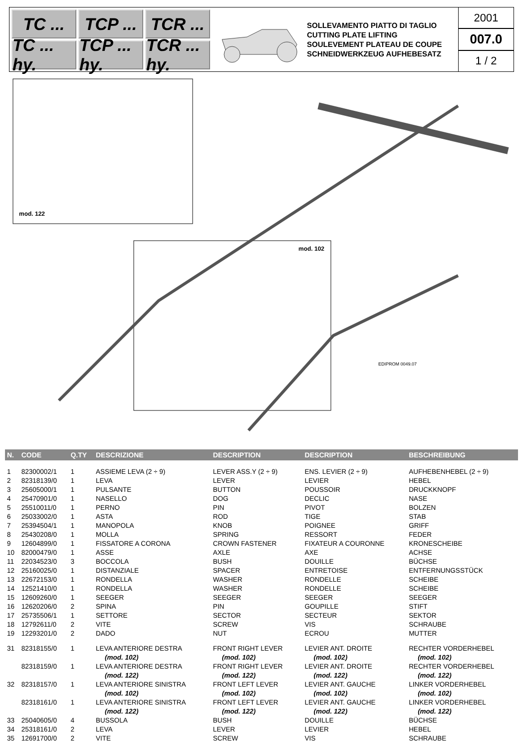TC ...
TCP ...
TCR ...
TC ... hy.
TCP ... hy.
TCR ... hy.
SOLLEVAMENTO PIATTO DI TAGLIO
CUTTING PLATE LIFTING
SOULEVEMENT PLATEAU DE COUPE
SCHNEIDWERKZEUG AUFHEBESATZ
2001
007.0
1 / 2
mod. 122
mod. 102
EDIPROM 0049.07
| N. | CODE | Q.TY | DESCRIZIONE | DESCRIPTION | DESCRIPTION | BESCHREIBUNG |
| --- | --- | --- | --- | --- | --- | --- |
| 1 | 82300002/1 | 1 | ASSIEME LEVA (2 ÷ 9) | LEVER ASS.Y (2 ÷ 9) | ENS. LEVIER (2 ÷ 9) | AUFHEBENHEBEL (2 ÷ 9) |
| 2 | 82318139/0 | 1 | LEVA | LEVER | LEVIER | HEBEL |
| 3 | 25605000/1 | 1 | PULSANTE | BUTTON | POUSSOIR | DRUCKKNOPF |
| 4 | 25470901/0 | 1 | NASELLO | DOG | DECLIC | NASE |
| 5 | 25510011/0 | 1 | PERNO | PIN | PIVOT | BOLZEN |
| 6 | 25033002/0 | 1 | ASTA | ROD | TIGE | STAB |
| 7 | 25394504/1 | 1 | MANOPOLA | KNOB | POIGNEE | GRIFF |
| 8 | 25430208/0 | 1 | MOLLA | SPRING | RESSORT | FEDER |
| 9 | 12604899/0 | 1 | FISSATORE A CORONA | CROWN FASTENER | FIXATEUR A COURONNE | KRONESCHEIBE |
| 10 | 82000479/0 | 1 | ASSE | AXLE | AXE | ACHSE |
| 11 | 22034523/0 | 3 | BOCCOLA | BUSH | DOUILLE | BÜCHSE |
| 12 | 25160025/0 | 1 | DISTANZIALE | SPACER | ENTRETOISE | ENTFERNUNGSSTÜCK |
| 13 | 22672153/0 | 1 | RONDELLA | WASHER | RONDELLE | SCHEIBE |
| 14 | 12521410/0 | 1 | RONDELLA | WASHER | RONDELLE | SCHEIBE |
| 15 | 12609260/0 | 1 | SEEGER | SEEGER | SEEGER | SEEGER |
| 16 | 12620206/0 | 2 | SPINA | PIN | GOUPILLE | STIFT |
| 17 | 25735506/1 | 1 | SETTORE | SECTOR | SECTEUR | SEKTOR |
| 18 | 12792611/0 | 2 | VITE | SCREW | VIS | SCHRAUBE |
| 19 | 12293201/0 | 2 | DADO | NUT | ECROU | MUTTER |
| 31 | 82318155/0 | 1 | LEVA ANTERIORE DESTRA | FRONT RIGHT LEVER | LEVIER ANT. DROITE | RECHTER VORDERHEBEL |
| | | | (mod. 102) | (mod. 102) | (mod. 102) | (mod. 102) |
| | 82318159/0 | 1 | LEVA ANTERIORE DESTRA | FRONT RIGHT LEVER | LEVIER ANT. DROITE | RECHTER VORDERHEBEL |
| | | | (mod. 122) | (mod. 122) | (mod. 122) | (mod. 122) |
| 32 | 82318157/0 | 1 | LEVA ANTERIORE SINISTRA | FRONT LEFT LEVER | LEVIER ANT. GAUCHE | LINKER VORDERHEBEL |
| | | | (mod. 102) | (mod. 102) | (mod. 102) | (mod. 102) |
| | 82318161/0 | 1 | LEVA ANTERIORE SINISTRA | FRONT LEFT LEVER | LEVIER ANT. GAUCHE | LINKER VORDERHEBEL |
| | | | (mod. 122) | (mod. 122) | (mod. 122) | (mod. 122) |
| 33 | 25040605/0 | 4 | BUSSOLA | BUSH | DOUILLE | BÜCHSE |
| 34 | 25318161/0 | 2 | LEVA | LEVER | LEVIER | HEBEL |
| 35 | 12691700/0 | 2 | VITE | SCREW | VIS | SCHRAUBE |